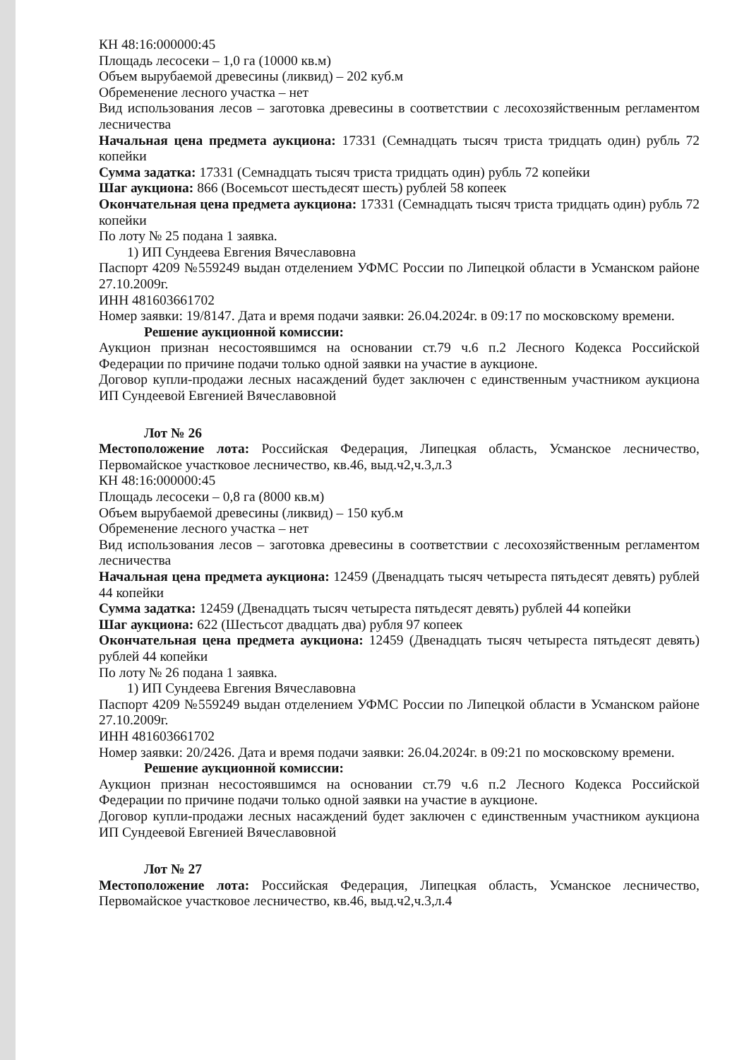КН 48:16:000000:45
Площадь лесосеки – 1,0 га (10000 кв.м)
Объем вырубаемой древесины (ликвид) – 202 куб.м
Обременение лесного участка – нет
Вид использования лесов – заготовка древесины в соответствии с лесохозяйственным регламентом лесничества
Начальная цена предмета аукциона: 17331 (Семнадцать тысяч триста тридцать один) рубль 72 копейки
Сумма задатка: 17331 (Семнадцать тысяч триста тридцать один) рубль 72 копейки
Шаг аукциона: 866 (Восемьсот шестьдесят шесть) рублей 58 копеек
Окончательная цена предмета аукциона: 17331 (Семнадцать тысяч триста тридцать один) рубль 72 копейки
По лоту № 25 подана 1 заявка.
1) ИП Сундеева Евгения Вячеславовна
Паспорт 4209 №559249 выдан отделением УФМС России по Липецкой области в Усманском районе 27.10.2009г.
ИНН 481603661702
Номер заявки: 19/8147. Дата и время подачи заявки: 26.04.2024г. в 09:17 по московскому времени.
Решение аукционной комиссии:
Аукцион признан несостоявшимся на основании ст.79 ч.6 п.2 Лесного Кодекса Российской Федерации по причине подачи только одной заявки на участие в аукционе.
Договор купли-продажи лесных насаждений будет заключен с единственным участником аукциона ИП Сундеевой Евгенией Вячеславовной
Лот № 26
Местоположение лота: Российская Федерация, Липецкая область, Усманское лесничество, Первомайское участковое лесничество, кв.46, выд.ч2,ч.3,л.3
КН 48:16:000000:45
Площадь лесосеки – 0,8 га (8000 кв.м)
Объем вырубаемой древесины (ликвид) – 150 куб.м
Обременение лесного участка – нет
Вид использования лесов – заготовка древесины в соответствии с лесохозяйственным регламентом лесничества
Начальная цена предмета аукциона: 12459 (Двенадцать тысяч четыреста пятьдесят девять) рублей 44 копейки
Сумма задатка: 12459 (Двенадцать тысяч четыреста пятьдесят девять) рублей 44 копейки
Шаг аукциона: 622 (Шестьсот двадцать два) рубля 97 копеек
Окончательная цена предмета аукциона: 12459 (Двенадцать тысяч четыреста пятьдесят девять) рублей 44 копейки
По лоту № 26 подана 1 заявка.
1) ИП Сундеева Евгения Вячеславовна
Паспорт 4209 №559249 выдан отделением УФМС России по Липецкой области в Усманском районе 27.10.2009г.
ИНН 481603661702
Номер заявки: 20/2426. Дата и время подачи заявки: 26.04.2024г. в 09:21 по московскому времени.
Решение аукционной комиссии:
Аукцион признан несостоявшимся на основании ст.79 ч.6 п.2 Лесного Кодекса Российской Федерации по причине подачи только одной заявки на участие в аукционе.
Договор купли-продажи лесных насаждений будет заключен с единственным участником аукциона ИП Сундеевой Евгенией Вячеславовной
Лот № 27
Местоположение лота: Российская Федерация, Липецкая область, Усманское лесничество, Первомайское участковое лесничество, кв.46, выд.ч2,ч.3,л.4